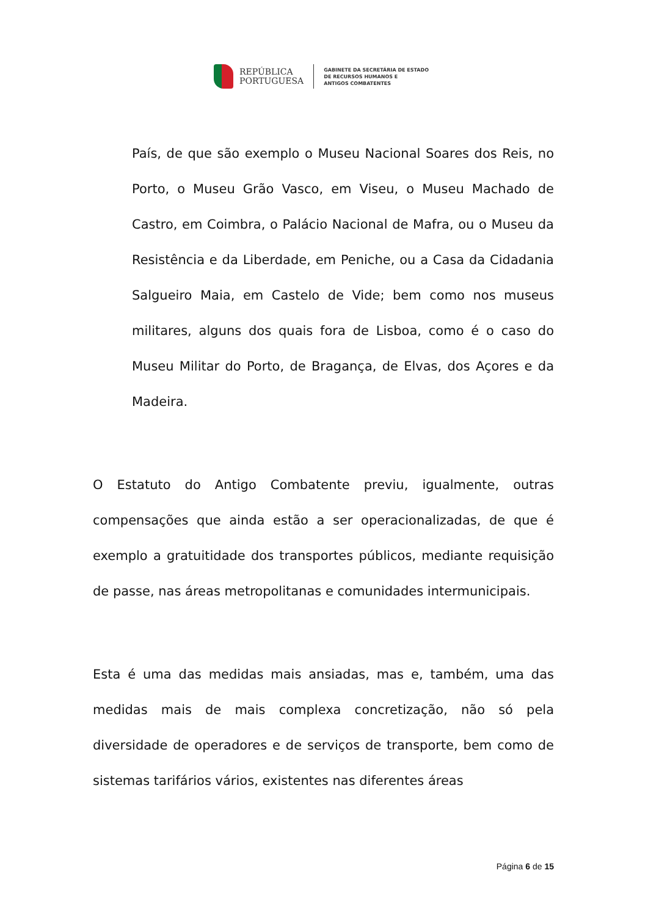REPÚBLICA
PORTUGUESA
GABINETE DA SECRETÁRIA DE ESTADO
DE RECURSOS HUMANOS E
ANTIGOS COMBATENTES
País, de que são exemplo o Museu Nacional Soares dos Reis, no Porto, o Museu Grão Vasco, em Viseu, o Museu Machado de Castro, em Coimbra, o Palácio Nacional de Mafra, ou o Museu da Resistência e da Liberdade, em Peniche, ou a Casa da Cidadania Salgueiro Maia, em Castelo de Vide; bem como nos museus militares, alguns dos quais fora de Lisboa, como é o caso do Museu Militar do Porto, de Bragança, de Elvas, dos Açores e da Madeira.
O Estatuto do Antigo Combatente previu, igualmente, outras compensações que ainda estão a ser operacionalizadas, de que é exemplo a gratuitidade dos transportes públicos, mediante requisição de passe, nas áreas metropolitanas e comunidades intermunicipais.
Esta é uma das medidas mais ansiadas, mas e, também, uma das medidas mais de mais complexa concretização, não só pela diversidade de operadores e de serviços de transporte, bem como de sistemas tarifários vários, existentes nas diferentes áreas
Página 6 de 15